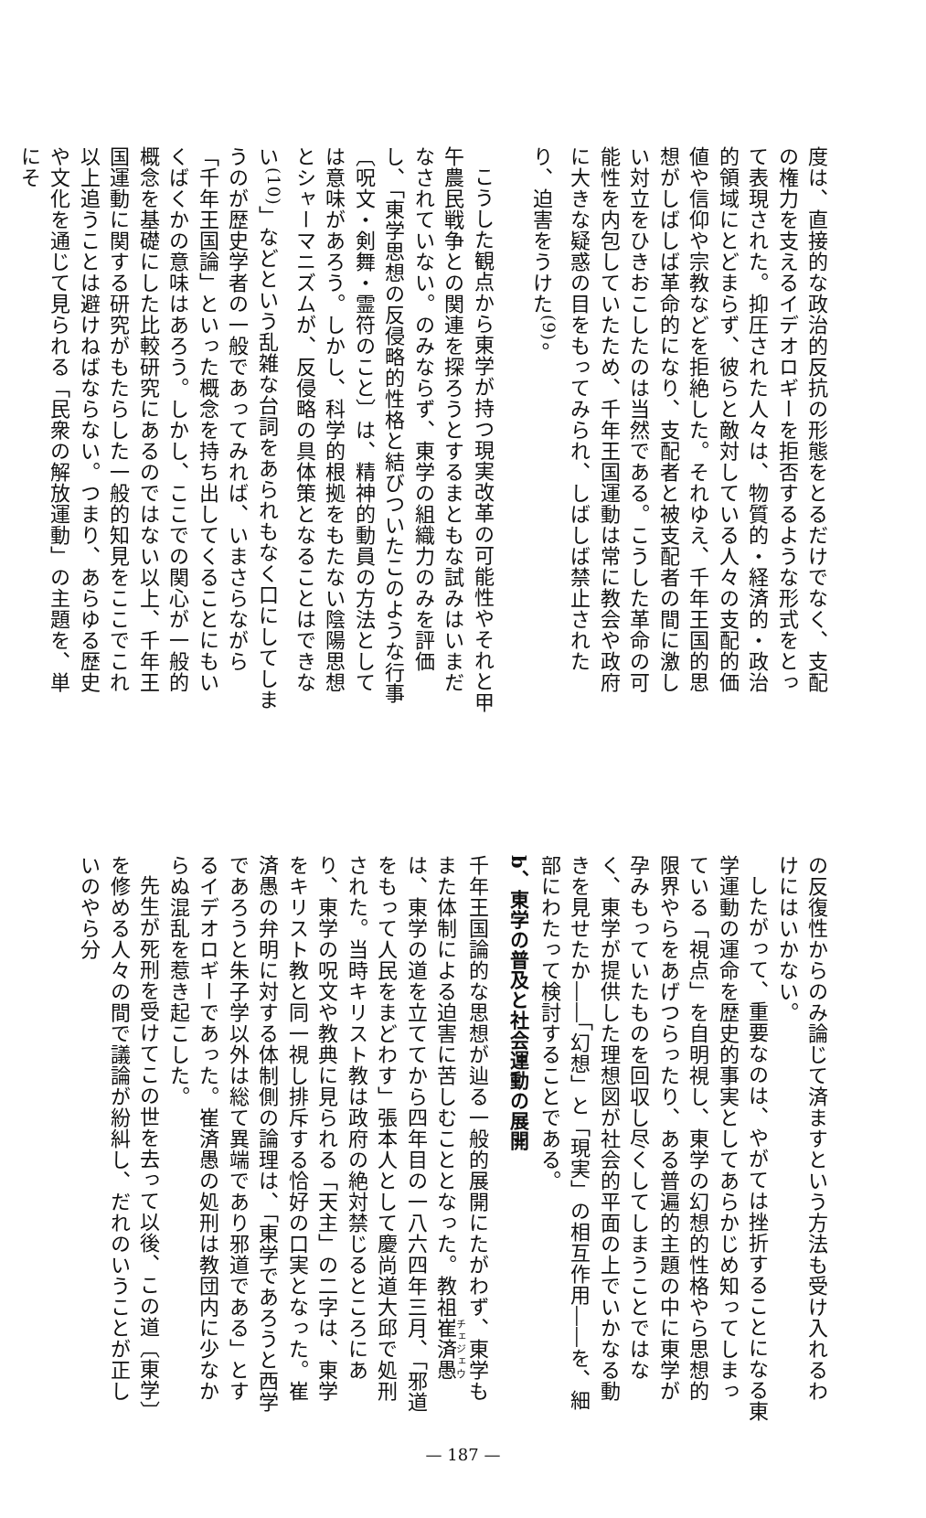度は、直接的な政治的反抗の形態をとるだけでなく、支配の権力を支えるイデオロギーを拒否するような形式をとって表現された。抑圧された人々は、物質的・経済的・政治的領域にとどまらず、彼らと敵対している人々の支配的価値や信仰や宗教などを拒絶した。それゆえ、千年王国的思想がしばしば革命的になり、支配者と被支配者の間に激しい対立をひきおこしたのは当然である。こうした革命の可能性を内包していたため、千年王国運動は常に教会や政府に大きな疑惑の目をもってみられ、しばしば禁止されたり、迫害をうけた<sup>(9)</sup>。
こうした観点から東学が持つ現実改革の可能性やそれと甲午農民戦争との関連を探ろうとするまともな試みはいまだなされていない。のみならず、東学の組織力のみを評価し、「東学思想の反侵略的性格と結びついたこのような行事〔呪文・剣舞・霊符のこと〕は、精神的動員の方法としては意味があろう。しかし、科学的根拠をもたない陰陽思想とシャーマニズムが、反侵略の具体策となることはできない<sup>(10)</sup>」などという乱雑な台詞をあられもなく口にしてしまうのが歴史学者の一般であってみれば、いまさらながら「千年王国論」といった概念を持ち出してくることにもいくばくかの意味はあろう。しかし、ここでの関心が一般的概念を基礎にした比較研究にあるのではない以上、千年王国運動に関する研究がもたらした一般的知見をここでこれ以上追うことは避けねばならない。つまり、あらゆる歴史や文化を通じて見られる「民衆の解放運動」の主題を、単にそ
の反復性からのみ論じて済ますという方法も受け入れるわけにはいかない。
したがって、重要なのは、やがては挫折することになる東学運動の運命を歴史的事実としてあらかじめ知ってしまっている「視点」を自明視し、東学の幻想的性格やら思想的限界やらをあげつらったり、ある普遍的主題の中に東学が孕みもっていたものを回収し尽くしてしまうことではなく、東学が提供した理想図が社会的平面の上でいかなる動きを見せたか――「幻想」と「現実」の相互作用――を、細部にわたって検討することである。
b、東学の普及と社会運動の展開
千年王国論的な思想が辿る一般的展開にたがわず、東学もまた体制による迫害に苦しむこととなった。教祖崔済愚は、東学の道を立ててから四年目の一八六四年三月、「邪道をもって人民をまどわす」張本人として慶尚道大邱で処刑された。当時キリスト教は政府の絶対禁じるところにあり、東学の呪文や教典に見られる「天主」の二字は、東学をキリスト教と同一視し排斥する恰好の口実となった。崔済愚の弁明に対する体制側の論理は、「東学であろうと西学であろうと朱子学以外は総て異端であり邪道である」とするイデオロギーであった。崔済愚の処刑は教団内に少なからぬ混乱を惹き起こした。
先生が死刑を受けてこの世を去って以後、この道〔東学〕を修める人々の間で議論が紛糾し、だれのいうことが正しいのやら分
— 187 —